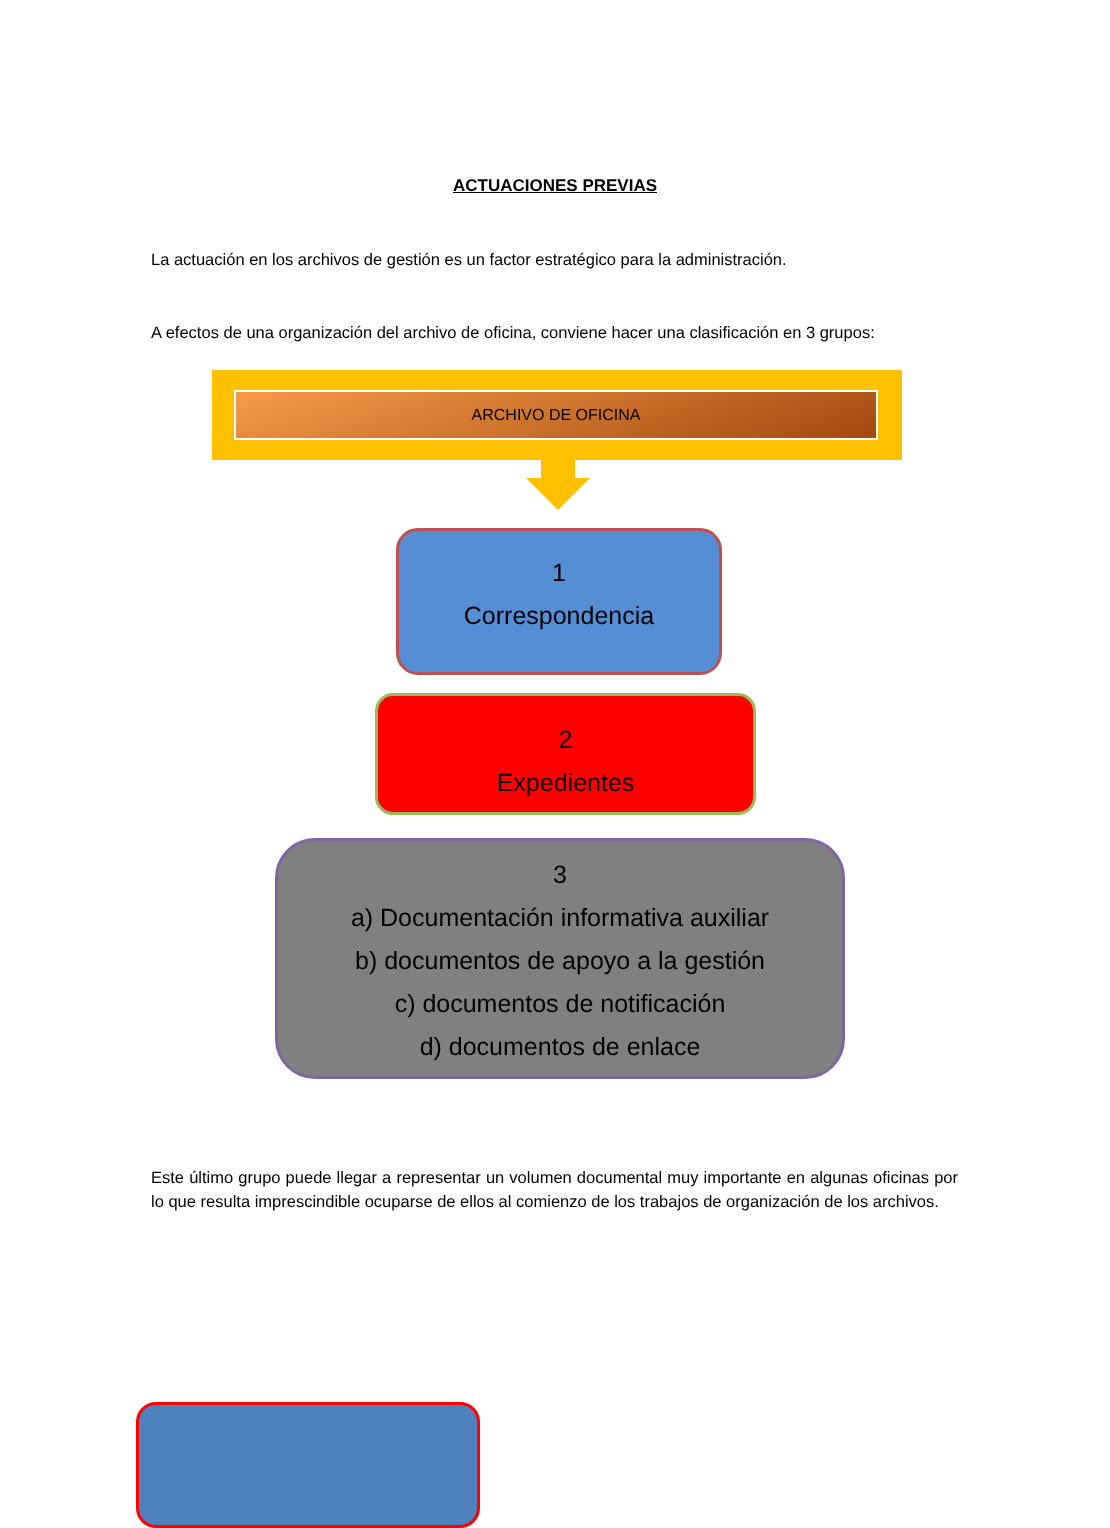ACTUACIONES PREVIAS
La actuación en los archivos de gestión es un factor estratégico para la administración.
A efectos de una organización del archivo de oficina, conviene hacer una clasificación en 3 grupos:
ARCHIVO DE OFICINA
1
Correspondencia
2
Expedientes
3
a) Documentación informativa auxiliar
b) documentos de apoyo a la gestión
c) documentos de notificación
d) documentos de enlace
Este último grupo puede llegar a representar un volumen documental muy importante en algunas oficinas por lo que resulta imprescindible ocuparse de ellos al comienzo de los trabajos de organización de los archivos.